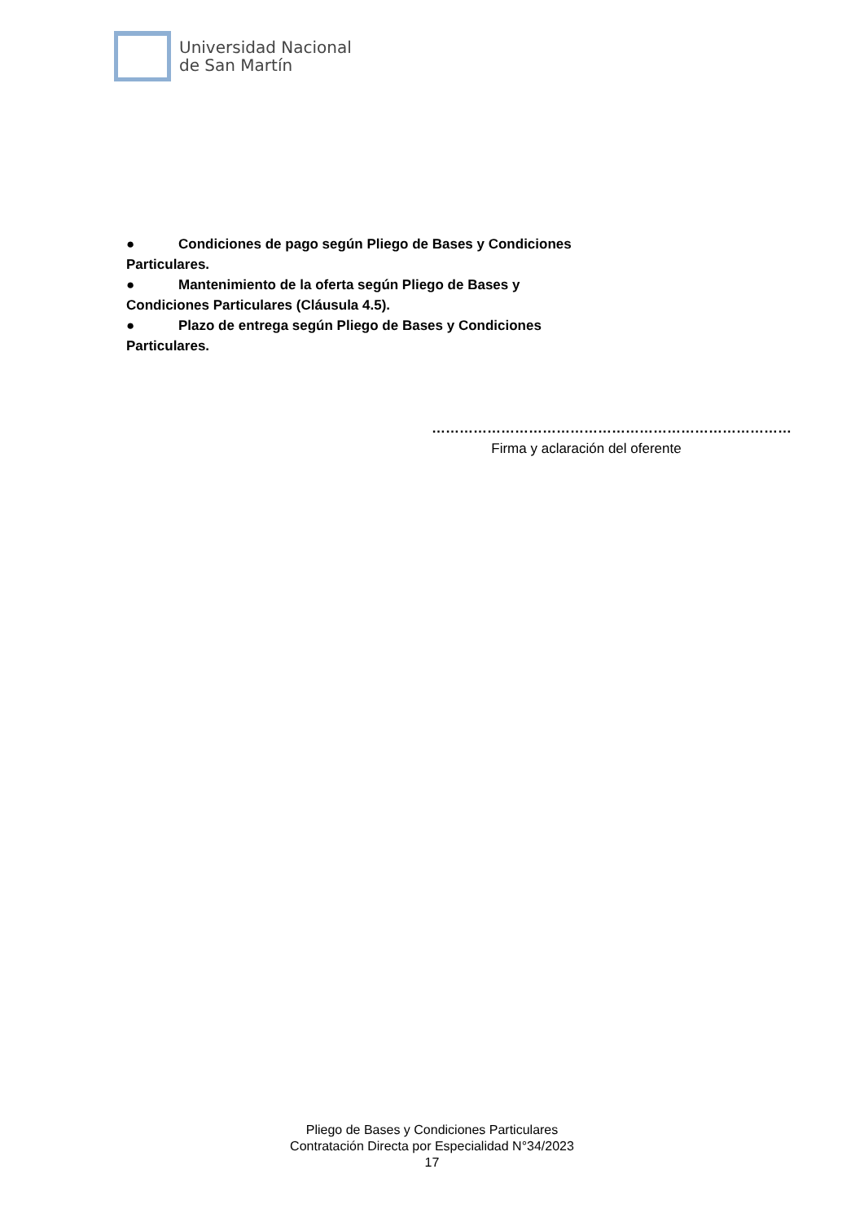Universidad Nacional
de San Martín
● Condiciones de pago según Pliego de Bases y Condiciones Particulares.
● Mantenimiento de la oferta según Pliego de Bases y Condiciones Particulares (Cláusula 4.5).
● Plazo de entrega según Pliego de Bases y Condiciones Particulares.
……………………………………………………………………
Firma y aclaración del oferente
Pliego de Bases y Condiciones Particulares
Contratación Directa por Especialidad N°34/2023
17